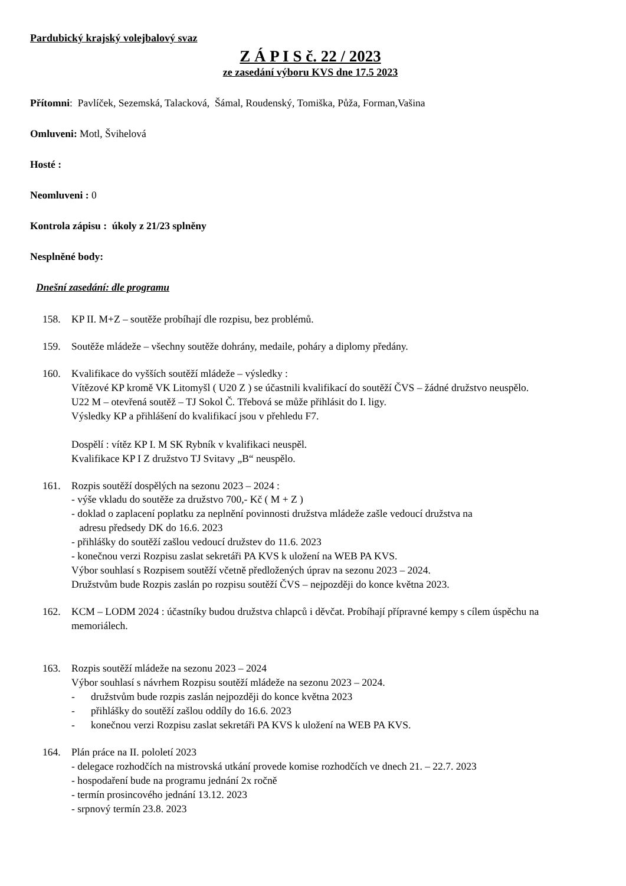Pardubický krajský volejbalový svaz
Z Á P I S č. 22 / 2023
ze zasedání výboru KVS dne 17.5 2023
Přítomni: Pavlíček, Sezemská, Talacková, Šámal, Roudenský, Tomiška, Půža, Forman,Vašina
Omluveni: Motl, Švihelová
Hosté :
Neomluveni : 0
Kontrola zápisu : úkoly z 21/23 splněny
Nesplněné body:
Dnešní zasedání: dle programu
158. KP II. M+Z – soutěže probíhají dle rozpisu, bez problémů.
159. Soutěže mládeže – všechny soutěže dohrány, medaile, poháry a diplomy předány.
160. Kvalifikace do vyšších soutěží mládeže – výsledky :
Vítězové KP kromě VK Litomyšl ( U20 Z ) se účastnili kvalifikací do soutěží ČVS – žádné družstvo neuspělo.
U22 M – otevřená soutěž – TJ Sokol Č. Třebová se může přihlásit do I. ligy.
Výsledky KP a přihlášení do kvalifikací jsou v přehledu F7.
Dospělí : vítěz KP I. M SK Rybník v kvalifikaci neuspěl.
Kvalifikace KP I Z družstvo TJ Svitavy „B“ neuspělo.
161. Rozpis soutěží dospělých na sezonu 2023 – 2024 :
- výše vkladu do soutěže za družstvo 700,- Kč ( M + Z )
- doklad o zaplacení poplatku za neplnění povinnosti družstva mládeže zašle vedoucí družstva na
adresu předsedy DK do 16.6. 2023
- přihlášky do soutěží zašlou vedoucí družstev do 11.6. 2023
- konečnou verzi Rozpisu zaslat sekretáři PA KVS k uložení na WEB PA KVS.
Výbor souhlasí s Rozpisem soutěží včetně předložených úprav na sezonu 2023 – 2024.
Družstvům bude Rozpis zaslán po rozpisu soutěží ČVS – nejpozději do konce května 2023.
162. KCM – LODM 2024 : účastníky budou družstva chlapců i děvčat. Probíhají přípravné kempy s cílem úspěchu na memoriálech.
163. Rozpis soutěží mládeže na sezonu 2023 – 2024
Výbor souhlasí s návrhem Rozpisu soutěží mládeže na sezonu 2023 – 2024.
- družstvům bude rozpis zaslán nejpozději do konce května 2023
- přihlášky do soutěží zašlou oddíly do 16.6. 2023
- konečnou verzi Rozpisu zaslat sekretáři PA KVS k uložení na WEB PA KVS.
164. Plán práce na II. pololetí 2023
- delegace rozhodčích na mistrovská utkání provede komise rozhodčích ve dnech 21. – 22.7. 2023
- hospodaření bude na programu jednání 2x ročně
- termín prosincového jednání 13.12. 2023
- srpnový termín 23.8. 2023